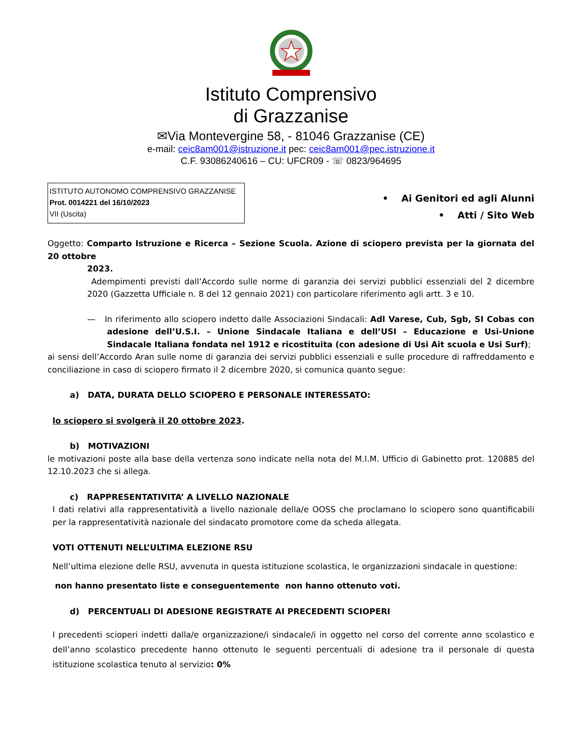Istituto Comprensivo
di Grazzanise
✉Via Montevergine 58, - 81046 Grazzanise (CE)
e-mail: ceic8am001@istruzione.it pec: ceic8am001@pec.istruzione.it
C.F. 93086240616 – CU: UFCR09 - ☏ 0823/964695
ISTITUTO AUTONOMO COMPRENSIVO GRAZZANISE
Prot. 0014221 del 16/10/2023
VII (Uscita)
• Ai Genitori ed agli Alunni
• Atti / Sito Web
Oggetto: Comparto Istruzione e Ricerca – Sezione Scuola. Azione di sciopero prevista per la giornata del 20 ottobre
2023.
Adempimenti previsti dall’Accordo sulle norme di garanzia dei servizi pubblici essenziali del 2 dicembre 2020 (Gazzetta Ufficiale n. 8 del 12 gennaio 2021) con particolare riferimento agli artt. 3 e 10.
— In riferimento allo sciopero indetto dalle Associazioni Sindacali: Adl Varese, Cub, Sgb, SI Cobas con adesione dell’U.S.I. – Unione Sindacale Italiana e dell’USI – Educazione e Usi-Unione Sindacale Italiana fondata nel 1912 e ricostituita (con adesione di Usi Ait scuola e Usi Surf);
ai sensi dell’Accordo Aran sulle nome di garanzia dei servizi pubblici essenziali e sulle procedure di raffreddamento e conciliazione in caso di sciopero firmato il 2 dicembre 2020, si comunica quanto segue:
a) DATA, DURATA DELLO SCIOPERO E PERSONALE INTERESSATO:
lo sciopero si svolgerà il 20 ottobre 2023.
b) MOTIVAZIONI
le motivazioni poste alla base della vertenza sono indicate nella nota del M.I.M. Ufficio di Gabinetto prot. 120885 del 12.10.2023 che si allega.
c) RAPPRESENTATIVITA’ A LIVELLO NAZIONALE
I dati relativi alla rappresentatività a livello nazionale della/e OOSS che proclamano lo sciopero sono quantificabili per la rappresentatività nazionale del sindacato promotore come da scheda allegata.
VOTI OTTENUTI NELL’ULTIMA ELEZIONE RSU
Nell’ultima elezione delle RSU, avvenuta in questa istituzione scolastica, le organizzazioni sindacale in questione:
non hanno presentato liste e conseguentemente non hanno ottenuto voti.
d) PERCENTUALI DI ADESIONE REGISTRATE AI PRECEDENTI SCIOPERI
I precedenti scioperi indetti dalla/e organizzazione/i sindacale/i in oggetto nel corso del corrente anno scolastico e dell’anno scolastico precedente hanno ottenuto le seguenti percentuali di adesione tra il personale di questa istituzione scolastica tenuto al servizio: 0%